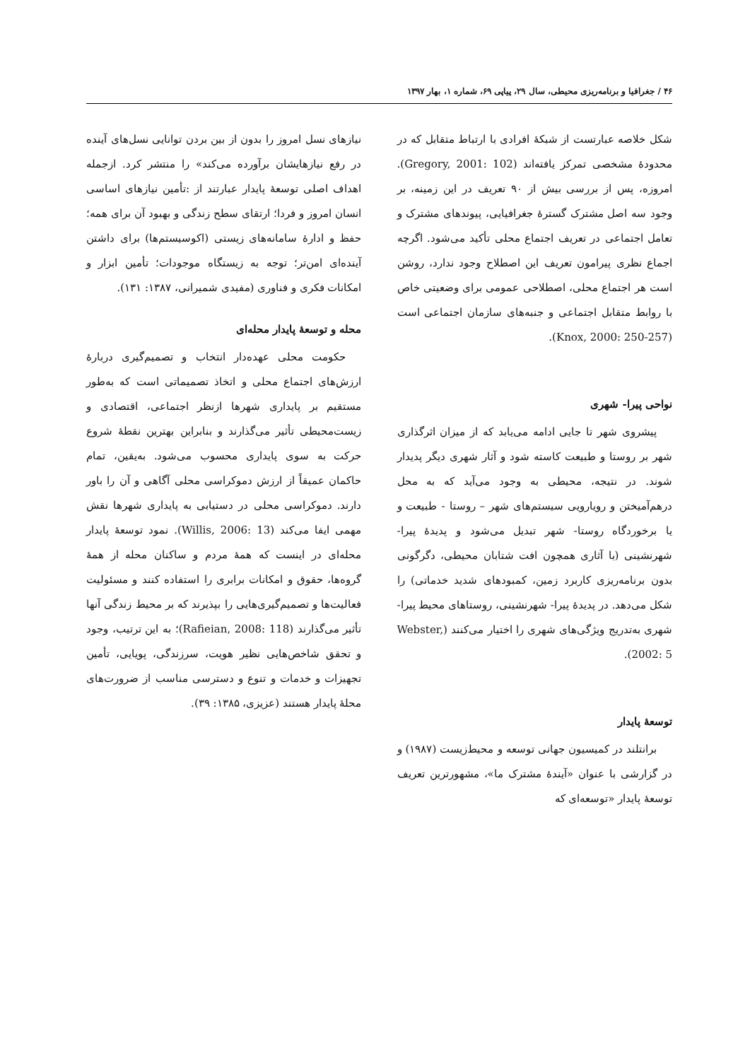۴۶ / جغرافیا و برنامه‌ریزی محیطی، سال ۲۹، پیاپی ۶۹، شماره ۱، بهار ۱۳۹۷
شکل خلاصه عبارتست از شبکهٔ افرادی با ارتباط متقابل که در محدودهٔ مشخصی تمرکز یافته‌اند (Gregory, 2001: 102). امروزه، پس از بررسی بیش از ۹۰ تعریف در این زمینه، بر وجود سه اصل مشترک گسترهٔ جغرافیایی، پیوندهای مشترک و تعامل اجتماعی در تعریف اجتماع محلی تأکید می‌شود. اگرچه اجماع نظری پیرامون تعریف این اصطلاح وجود ندارد، روشن است هر اجتماع محلی، اصطلاحی عمومی برای وضعیتی خاص با روابط متقابل اجتماعی و جنبه‌های سازمان اجتماعی است (Knox, 2000: 250-257).
نواحی پیرا- شهری
پیشروی شهر تا جایی ادامه می‌یابد که از میزان اثرگذاری شهر بر روستا و طبیعت کاسته شود و آثار شهری دیگر پدیدار شوند. در نتیجه، محیطی به وجود می‌آید که به محل درهم‌آمیختن و رویارویی سیستم‌های شهر – روستا - طبیعت و یا برخوردگاه روستا- شهر تبدیل می‌شود و پدیدهٔ پیرا- شهرنشینی (با آثاری همچون افت شتابان محیطی، دگرگونی بدون برنامه‌ریزی کاربرد زمین، کمبودهای شدید خدماتی) را شکل می‌دهد. در پدیدهٔ پیرا- شهرنشینی، روستاهای محیط پیرا- شهری به‌تدریج ویژگی‌های شهری را اختیار می‌کنند (Webster, 2002: 5).
توسعهٔ پایدار
برانتلند در کمیسیون جهانی توسعه و محیط‌زیست (۱۹۸۷) و در گزارشی با عنوان «آیندهٔ مشترک ما»، مشهورترین تعریف توسعهٔ پایدار «توسعه‌ای که
نیازهای نسل امروز را بدون از بین بردن توانایی نسل‌های آینده در رفع نیازهایشان برآورده می‌کند» را منتشر کرد. ازجمله اهداف اصلی توسعهٔ پایدار عبارتند از :تأمین نیازهای اساسی انسان امروز و فردا؛ ارتقای سطح زندگی و بهبود آن برای همه؛ حفظ و ادارهٔ سامانه‌های زیستی (اکوسیستم‌ها) برای داشتن آینده‌ای امن‌تر؛ توجه به زیستگاه موجودات؛ تأمین ابزار و امکانات فکری و فناوری (مفیدی شمیرانی، ۱۳۸۷: ۱۳۱).
محله و توسعهٔ پایدار محله‌ای
حکومت محلی عهده‌دار انتخاب و تصمیم‌گیری دربارهٔ ارزش‌های اجتماع محلی و اتخاذ تصمیماتی است که به‌طور مستقیم بر پایداری شهرها ازنظر اجتماعی، اقتصادی و زیست‌محیطی تأثیر می‌گذارند و بنابراین بهترین نقطهٔ شروع حرکت به سوی پایداری محسوب می‌شود. به‌یقین، تمام حاکمان عمیقاً از ارزش دموکراسی محلی آگاهی و آن را باور دارند. دموکراسی محلی در دستیابی به پایداری شهرها نقش مهمی ایفا می‌کند (Willis, 2006: 13). نمود توسعهٔ پایدار محله‌ای در اینست که همهٔ مردم و ساکنان محله از همهٔ گروه‌ها، حقوق و امکانات برابری را استفاده کنند و مسئولیت فعالیت‌ها و تصمیم‌گیری‌هایی را بپذیرند که بر محیط زندگی آنها تأثیر می‌گذارند (Rafieian, 2008: 118)؛ به این ترتیب، وجود و تحقق شاخص‌هایی نظیر هویت، سرزندگی، پویایی، تأمین تجهیزات و خدمات و تنوع و دسترسی مناسب از ضرورت‌های محلهٔ پایدار هستند (عزیزی، ۱۳۸۵: ۳۹).